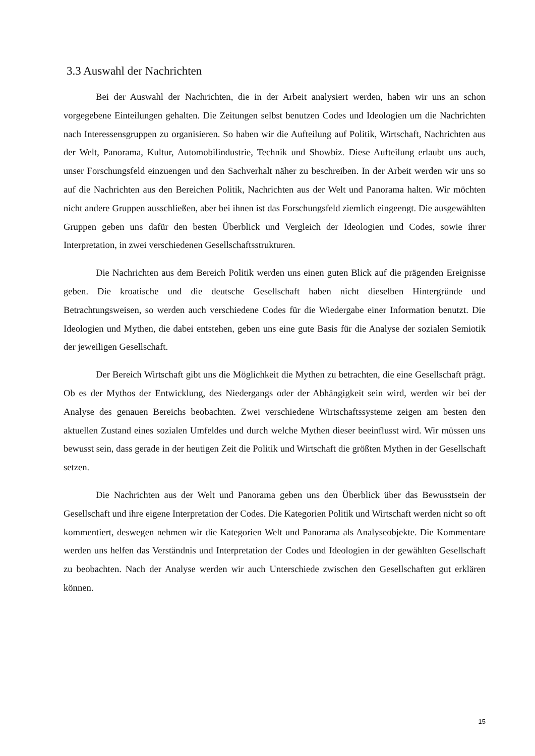3.3 Auswahl der Nachrichten
Bei der Auswahl der Nachrichten, die in der Arbeit analysiert werden, haben wir uns an schon vorgegebene Einteilungen gehalten. Die Zeitungen selbst benutzen Codes und Ideologien um die Nachrichten nach Interessensgruppen zu organisieren. So haben wir die Aufteilung auf Politik, Wirtschaft, Nachrichten aus der Welt, Panorama, Kultur, Automobilindustrie, Technik und Showbiz. Diese Aufteilung erlaubt uns auch, unser Forschungsfeld einzuengen und den Sachverhalt näher zu beschreiben. In der Arbeit werden wir uns so auf die Nachrichten aus den Bereichen Politik, Nachrichten aus der Welt und Panorama halten. Wir möchten nicht andere Gruppen ausschließen, aber bei ihnen ist das Forschungsfeld ziemlich eingeengt. Die ausgewählten Gruppen geben uns dafür den besten Überblick und Vergleich der Ideologien und Codes, sowie ihrer Interpretation, in zwei verschiedenen Gesellschaftsstrukturen.
Die Nachrichten aus dem Bereich Politik werden uns einen guten Blick auf die prägenden Ereignisse geben. Die kroatische und die deutsche Gesellschaft haben nicht dieselben Hintergründe und Betrachtungsweisen, so werden auch verschiedene Codes für die Wiedergabe einer Information benutzt. Die Ideologien und Mythen, die dabei entstehen, geben uns eine gute Basis für die Analyse der sozialen Semiotik der jeweiligen Gesellschaft.
Der Bereich Wirtschaft gibt uns die Möglichkeit die Mythen zu betrachten, die eine Gesellschaft prägt. Ob es der Mythos der Entwicklung, des Niedergangs oder der Abhängigkeit sein wird, werden wir bei der Analyse des genauen Bereichs beobachten. Zwei verschiedene Wirtschaftssysteme zeigen am besten den aktuellen Zustand eines sozialen Umfeldes und durch welche Mythen dieser beeinflusst wird. Wir müssen uns bewusst sein, dass gerade in der heutigen Zeit die Politik und Wirtschaft die größten Mythen in der Gesellschaft setzen.
Die Nachrichten aus der Welt und Panorama geben uns den Überblick über das Bewusstsein der Gesellschaft und ihre eigene Interpretation der Codes. Die Kategorien Politik und Wirtschaft werden nicht so oft kommentiert, deswegen nehmen wir die Kategorien Welt und Panorama als Analyseobjekte. Die Kommentare werden uns helfen das Verständnis und Interpretation der Codes und Ideologien in der gewählten Gesellschaft zu beobachten. Nach der Analyse werden wir auch Unterschiede zwischen den Gesellschaften gut erklären können.
15